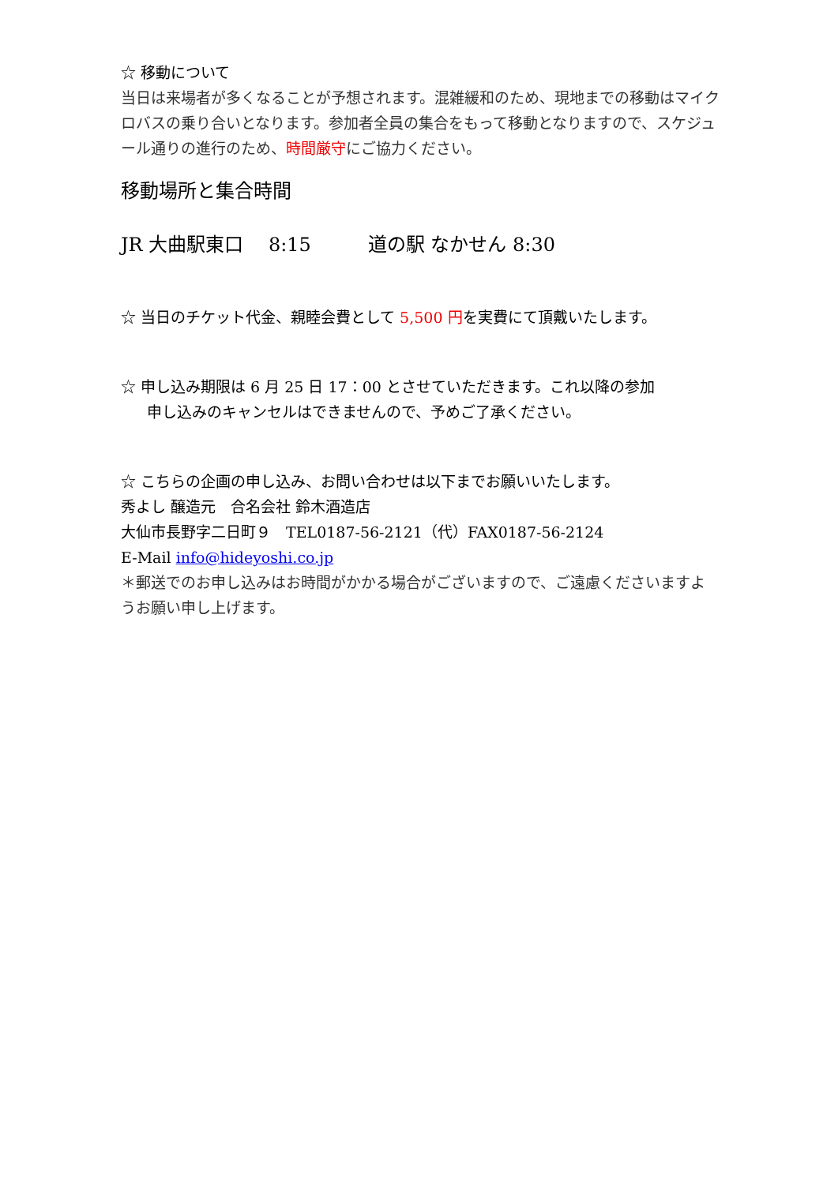☆ 移動について
当日は来場者が多くなることが予想されます。混雑緩和のため、現地までの移動はマイクロバスの乗り合いとなります。参加者全員の集合をもって移動となりますので、スケジュール通りの進行のため、時間厳守にご協力ください。
移動場所と集合時間
JR 大曲駅東口　 8:15　　　道の駅 なかせん 8:30
☆ 当日のチケット代金、親睦会費として 5,500 円を実費にて頂戴いたします。
☆ 申し込み期限は 6 月 25 日 17：00 とさせていただきます。これ以降の参加
申し込みのキャンセルはできませんので、予めご了承ください。
☆ こちらの企画の申し込み、お問い合わせは以下までお願いいたします。
秀よし 醸造元　合名会社 鈴木酒造店
大仙市長野字二日町９　TEL0187-56-2121（代）FAX0187-56-2124
E-Mail info@hideyoshi.co.jp
＊郵送でのお申し込みはお時間がかかる場合がございますので、ご遠慮くださいますようお願い申し上げます。